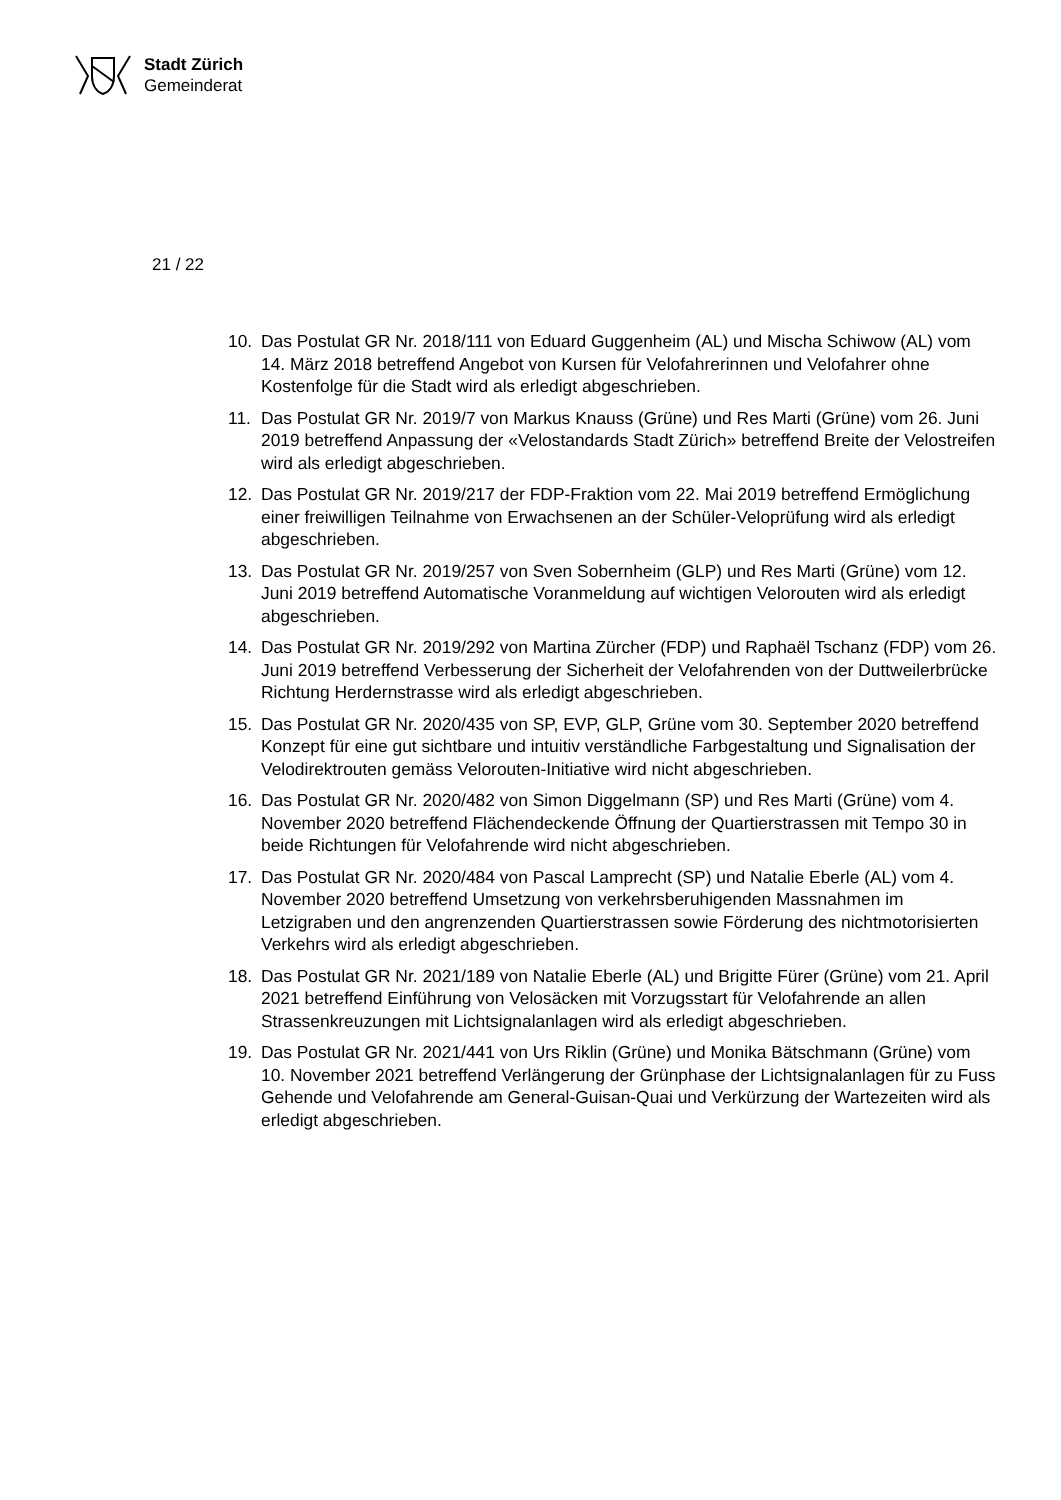Stadt Zürich
Gemeinderat
21 / 22
10. Das Postulat GR Nr. 2018/111 von Eduard Guggenheim (AL) und Mischa Schiwow (AL) vom 14. März 2018 betreffend Angebot von Kursen für Velofahrerinnen und Velofahrer ohne Kostenfolge für die Stadt wird als erledigt abgeschrieben.
11. Das Postulat GR Nr. 2019/7 von Markus Knauss (Grüne) und Res Marti (Grüne) vom 26. Juni 2019 betreffend Anpassung der «Velostandards Stadt Zürich» betreffend Breite der Velostreifen wird als erledigt abgeschrieben.
12. Das Postulat GR Nr. 2019/217 der FDP-Fraktion vom 22. Mai 2019 betreffend Ermöglichung einer freiwilligen Teilnahme von Erwachsenen an der Schüler-Veloprüfung wird als erledigt abgeschrieben.
13. Das Postulat GR Nr. 2019/257 von Sven Sobernheim (GLP) und Res Marti (Grüne) vom 12. Juni 2019 betreffend Automatische Voranmeldung auf wichtigen Velorouten wird als erledigt abgeschrieben.
14. Das Postulat GR Nr. 2019/292 von Martina Zürcher (FDP) und Raphaël Tschanz (FDP) vom 26. Juni 2019 betreffend Verbesserung der Sicherheit der Velofahrenden von der Duttweilerbrücke Richtung Herdernstrasse wird als erledigt abgeschrieben.
15. Das Postulat GR Nr. 2020/435 von SP, EVP, GLP, Grüne vom 30. September 2020 betreffend Konzept für eine gut sichtbare und intuitiv verständliche Farbgestaltung und Signalisation der Velodirektrouten gemäss Velorouten-Initiative wird nicht abgeschrieben.
16. Das Postulat GR Nr. 2020/482 von Simon Diggelmann (SP) und Res Marti (Grüne) vom 4. November 2020 betreffend Flächendeckende Öffnung der Quartierstrassen mit Tempo 30 in beide Richtungen für Velofahrende wird nicht abgeschrieben.
17. Das Postulat GR Nr. 2020/484 von Pascal Lamprecht (SP) und Natalie Eberle (AL) vom 4. November 2020 betreffend Umsetzung von verkehrsberuhigenden Massnahmen im Letzigraben und den angrenzenden Quartierstrassen sowie Förderung des nichtmotorisierten Verkehrs wird als erledigt abgeschrieben.
18. Das Postulat GR Nr. 2021/189 von Natalie Eberle (AL) und Brigitte Fürer (Grüne) vom 21. April 2021 betreffend Einführung von Velosäcken mit Vorzugsstart für Velofahrende an allen Strassenkreuzungen mit Lichtsignalanlagen wird als erledigt abgeschrieben.
19. Das Postulat GR Nr. 2021/441 von Urs Riklin (Grüne) und Monika Bätschmann (Grüne) vom 10. November 2021 betreffend Verlängerung der Grünphase der Lichtsignalanlagen für zu Fuss Gehende und Velofahrende am General-Guisan-Quai und Verkürzung der Wartezeiten wird als erledigt abgeschrieben.